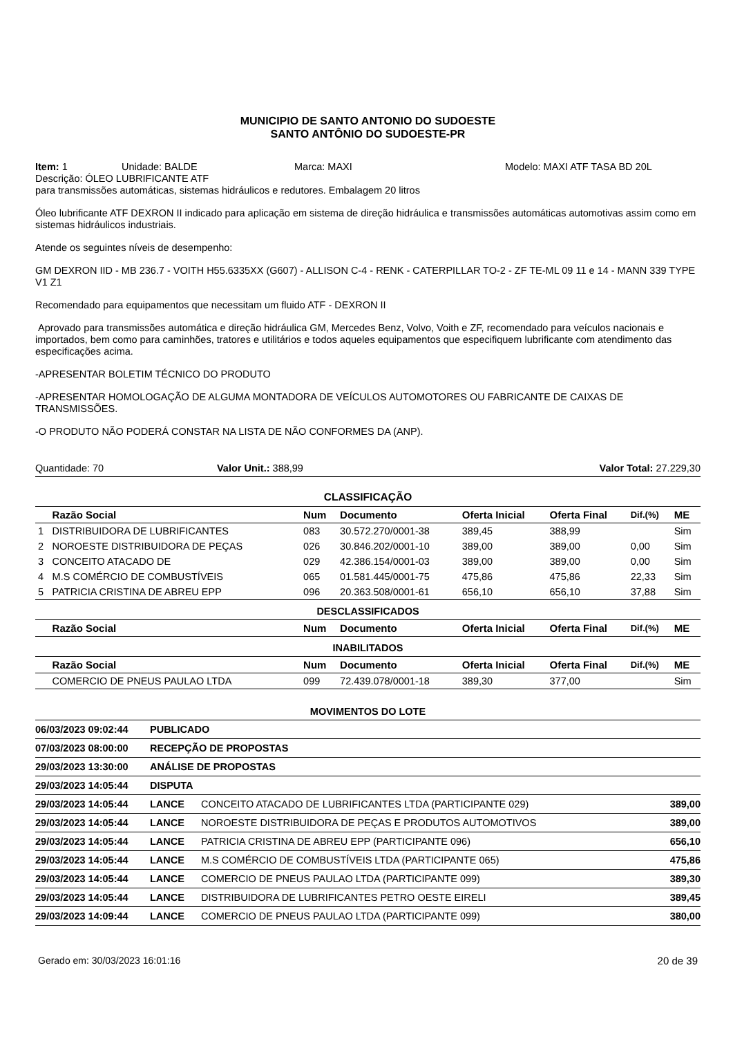MUNICIPIO DE SANTO ANTONIO DO SUDOESTE
SANTO ANTÔNIO DO SUDOESTE-PR
Item: 1 Unidade: BALDE Marca: MAXI Modelo: MAXI ATF TASA BD 20L
Descrição: ÓLEO LUBRIFICANTE ATF
para transmissões automáticas, sistemas hidráulicos e redutores. Embalagem 20 litros
Óleo lubrificante ATF DEXRON II indicado para aplicação em sistema de direção hidráulica e transmissões automáticas automotivas assim como em sistemas hidráulicos industriais.
Atende os seguintes níveis de desempenho:
GM DEXRON IID - MB 236.7 - VOITH H55.6335XX (G607) - ALLISON C-4 - RENK - CATERPILLAR TO-2 - ZF TE-ML 09 11 e 14 - MANN 339 TYPE V1 Z1
Recomendado para equipamentos que necessitam um fluido ATF - DEXRON II
Aprovado para transmissões automática e direção hidráulica GM, Mercedes Benz, Volvo, Voith e ZF, recomendado para veículos nacionais e importados, bem como para caminhões, tratores e utilitários e todos aqueles equipamentos que especifiquem lubrificante com atendimento das especificações acima.
-APRESENTAR BOLETIM TÉCNICO DO PRODUTO
-APRESENTAR HOMOLOGAÇÃO DE ALGUMA MONTADORA DE VEÍCULOS AUTOMOTORES OU FABRICANTE DE CAIXAS DE TRANSMISSÕES.
-O PRODUTO NÃO PODERÁ CONSTAR NA LISTA DE NÃO CONFORMES DA (ANP).
Quantidade: 70 Valor Unit.: 388,99 Valor Total: 27.229,30
| CLASSIFICAÇÃO | | | | | | | |
| | Razão Social | Num | Documento | Oferta Inicial | Oferta Final | Dif.(%) | ME |
| 1 | DISTRIBUIDORA DE LUBRIFICANTES | 083 | 30.572.270/0001-38 | 389,45 | 388,99 | | Sim |
| 2 | NOROESTE DISTRIBUIDORA DE PEÇAS | 026 | 30.846.202/0001-10 | 389,00 | 389,00 | 0,00 | Sim |
| 3 | CONCEITO ATACADO DE | 029 | 42.386.154/0001-03 | 389,00 | 389,00 | 0,00 | Sim |
| 4 | M.S COMÉRCIO DE COMBUSTÍVEIS | 065 | 01.581.445/0001-75 | 475,86 | 475,86 | 22,33 | Sim |
| 5 | PATRICIA CRISTINA DE ABREU EPP | 096 | 20.363.508/0001-61 | 656,10 | 656,10 | 37,88 | Sim |
| DESCLASSIFICADOS | | | | | | | |
| | Razão Social | Num | Documento | Oferta Inicial | Oferta Final | Dif.(%) | ME |
| INABILITADOS | | | | | | | |
| | Razão Social | Num | Documento | Oferta Inicial | Oferta Final | Dif.(%) | ME |
| | COMERCIO DE PNEUS PAULAO LTDA | 099 | 72.439.078/0001-18 | 389,30 | 377,00 | | Sim |
| MOVIMENTOS DO LOTE | | | |
| 06/03/2023 09:02:44 | PUBLICADO | | |
| 07/03/2023 08:00:00 | RECEPÇÃO DE PROPOSTAS | | |
| 29/03/2023 13:30:00 | ANÁLISE DE PROPOSTAS | | |
| 29/03/2023 14:05:44 | DISPUTA | | |
| 29/03/2023 14:05:44 | LANCE | CONCEITO ATACADO DE LUBRIFICANTES LTDA (PARTICIPANTE 029) | 389,00 |
| 29/03/2023 14:05:44 | LANCE | NOROESTE DISTRIBUIDORA DE PEÇAS E PRODUTOS AUTOMOTIVOS | 389,00 |
| 29/03/2023 14:05:44 | LANCE | PATRICIA CRISTINA DE ABREU EPP (PARTICIPANTE 096) | 656,10 |
| 29/03/2023 14:05:44 | LANCE | M.S COMÉRCIO DE COMBUSTÍVEIS LTDA (PARTICIPANTE 065) | 475,86 |
| 29/03/2023 14:05:44 | LANCE | COMERCIO DE PNEUS PAULAO LTDA (PARTICIPANTE 099) | 389,30 |
| 29/03/2023 14:05:44 | LANCE | DISTRIBUIDORA DE LUBRIFICANTES PETRO OESTE EIRELI | 389,45 |
| 29/03/2023 14:09:44 | LANCE | COMERCIO DE PNEUS PAULAO LTDA (PARTICIPANTE 099) | 380,00 |
Gerado em: 30/03/2023 16:01:16 20 de 39